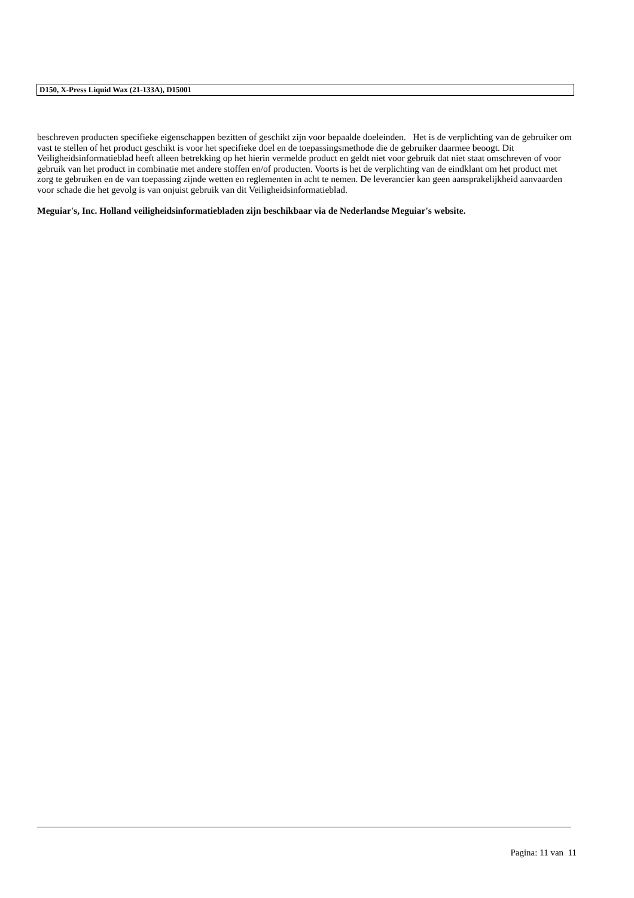D150, X-Press Liquid Wax (21-133A), D15001
beschreven producten specifieke eigenschappen bezitten of geschikt zijn voor bepaalde doeleinden. Het is de verplichting van de gebruiker om vast te stellen of het product geschikt is voor het specifieke doel en de toepassingsmethode die de gebruiker daarmee beoogt. Dit Veiligheidsinformatieblad heeft alleen betrekking op het hierin vermelde product en geldt niet voor gebruik dat niet staat omschreven of voor gebruik van het product in combinatie met andere stoffen en/of producten. Voorts is het de verplichting van de eindklant om het product met zorg te gebruiken en de van toepassing zijnde wetten en reglementen in acht te nemen. De leverancier kan geen aansprakelijkheid aanvaarden voor schade die het gevolg is van onjuist gebruik van dit Veiligheidsinformatieblad.
Meguiar's, Inc. Holland veiligheidsinformatiebladen zijn beschikbaar via de Nederlandse Meguiar's website.
Pagina: 11 van 11